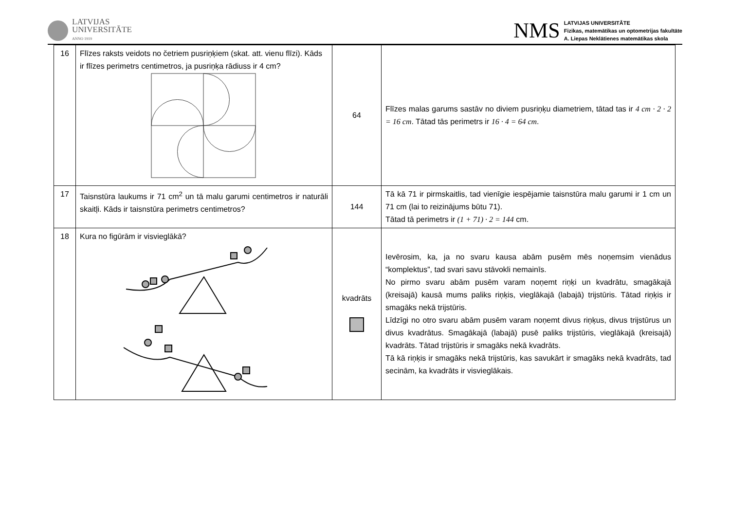LATVIJAS
UNIVERSITĀTE
ANNO 1919
NMS
LATVIJAS UNIVERSITĀTE
Fizikas, matemātikas un optometrijas fakultāte
A. Liepas Neklātienes matemātikas skola
| 16 | Flīzes raksts veidots no četriem pusriņķiem (skat. att. vienu flīzi). Kāds ir flīzes perimetrs centimetros, ja pusriņķa rādiuss ir 4 cm? | 64 | Flīzes malas garums sastāv no diviem pusriņķu diametriem, tātad tas ir 4 cm · 2 · 2 = 16 cm . Tātad tās perimetrs ir 16 · 4 = 64 cm . |
| 17 | Taisnstūra laukums ir 71 cm<sup>2</sup> un tā malu garumi centimetros ir naturāli skaitļi. Kāds ir taisnstūra perimetrs centimetros? | 144 | Tā kā 71 ir pirmskaitlis, tad vienīgie iespējamie taisnstūra malu garumi ir 1 cm un 71 cm (lai to reizinājums būtu 71). Tātad tā perimetrs ir (1 + 71) · 2 = 144 cm. |
| 18 | Kura no figūrām ir visvieglākā? | kvadrāts | Ievērosim, ka, ja no svaru kausa abām pusēm mēs noņemsim vienādus “komplektus”, tad svari savu stāvokli nemainīs. No pirmo svaru abām pusēm varam noņemt riņķi un kvadrātu, smagākajā (kreisajā) kausā mums paliks riņķis, vieglākajā (labajā) trijstūris. Tātad riņķis ir smagāks nekā trijstūris. Līdzīgi no otro svaru abām pusēm varam noņemt divus riņķus, divus trijstūrus un divus kvadrātus. Smagākajā (labajā) pusē paliks trijstūris, vieglākajā (kreisajā) kvadrāts. Tātad trijstūris ir smagāks nekā kvadrāts. Tā kā riņķis ir smagāks nekā trijstūris, kas savukārt ir smagāks nekā kvadrāts, tad secinām, ka kvadrāts ir visvieglākais. |